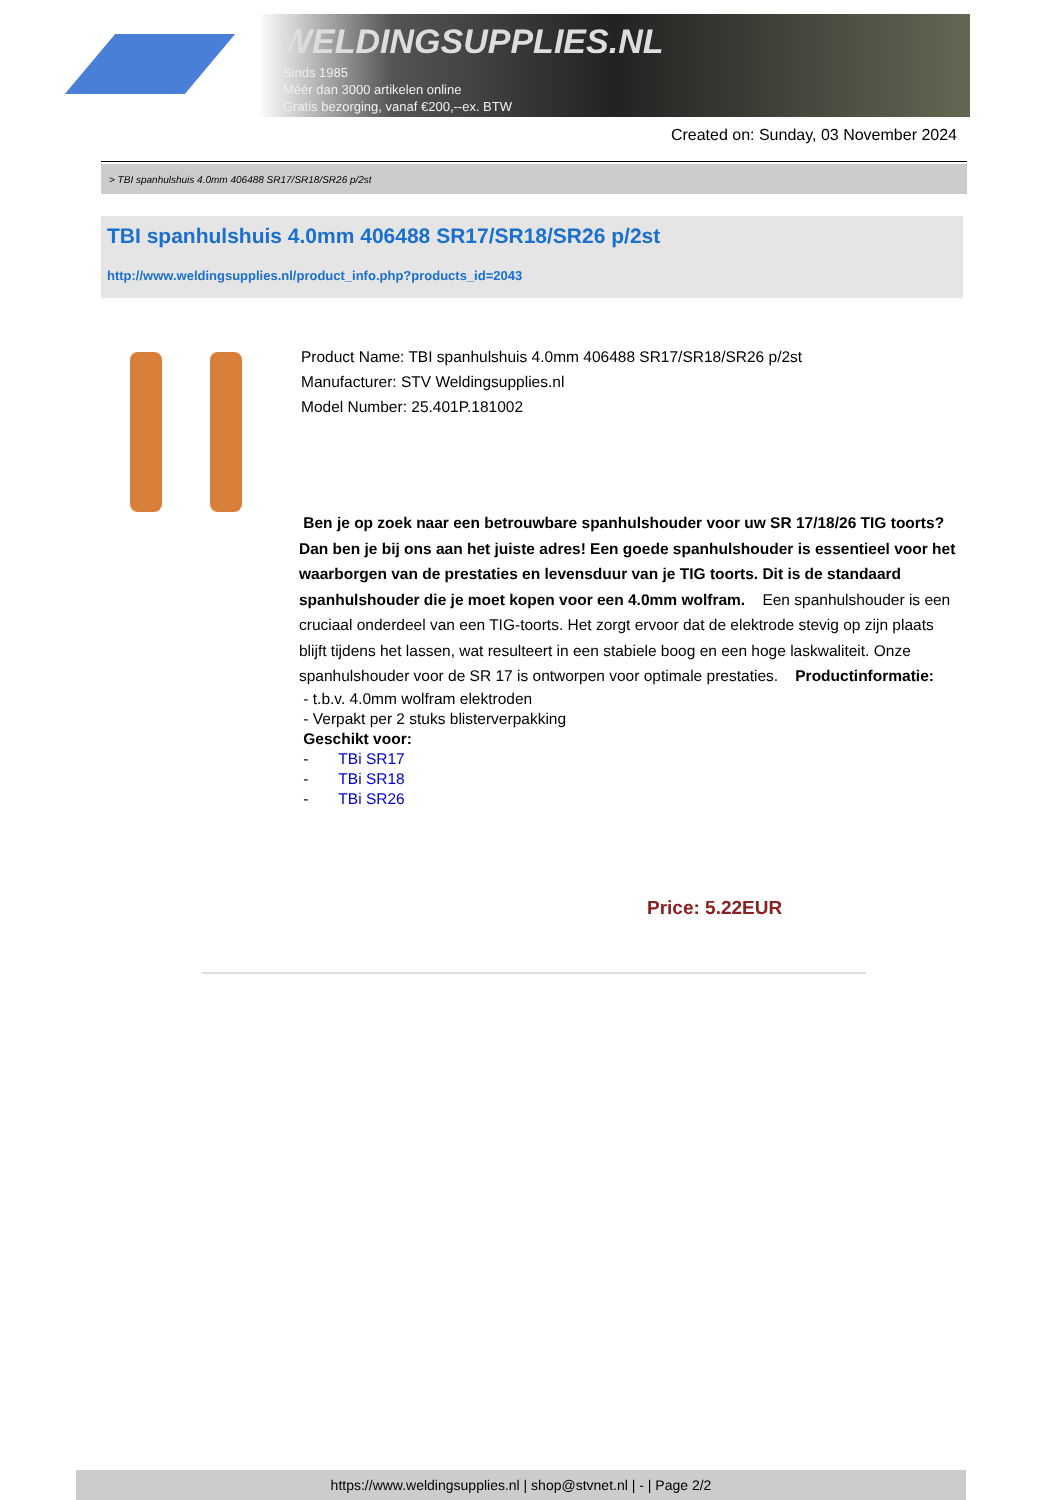WELDINGSUPPLIES.NL
- Sinds 1985
- Méér dan 3000 artikelen online
- Gratis bezorging, vanaf €200,--ex. BTW
Created on: Sunday, 03 November 2024
> TBI spanhulshuis 4.0mm 406488 SR17/SR18/SR26 p/2st
TBI spanhulshuis 4.0mm 406488 SR17/SR18/SR26 p/2st
http://www.weldingsupplies.nl/product_info.php?products_id=2043
Product Name: TBI spanhulshuis 4.0mm 406488 SR17/SR18/SR26 p/2st
Manufacturer: STV Weldingsupplies.nl
Model Number: 25.401P.181002
Ben je op zoek naar een betrouwbare spanhulshouder voor uw SR 17/18/26 TIG toorts? Dan ben je bij ons aan het juiste adres! Een goede spanhulshouder is essentieel voor het waarborgen van de prestaties en levensduur van je TIG toorts. Dit is de standaard spanhulshouder die je moet kopen voor een 4.0mm wolfram. Een spanhulshouder is een cruciaal onderdeel van een TIG-toorts. Het zorgt ervoor dat de elektrode stevig op zijn plaats blijft tijdens het lassen, wat resulteert in een stabiele boog en een hoge laskwaliteit. Onze spanhulshouder voor de SR 17 is ontworpen voor optimale prestaties. Productinformatie:
- t.b.v. 4.0mm wolfram elektroden
- Verpakt per 2 stuks blisterverpakking
Geschikt voor:
- TBi SR17
- TBi SR18
- TBi SR26
Price: 5.22EUR
https://www.weldingsupplies.nl | shop@stvnet.nl | - | Page 2/2